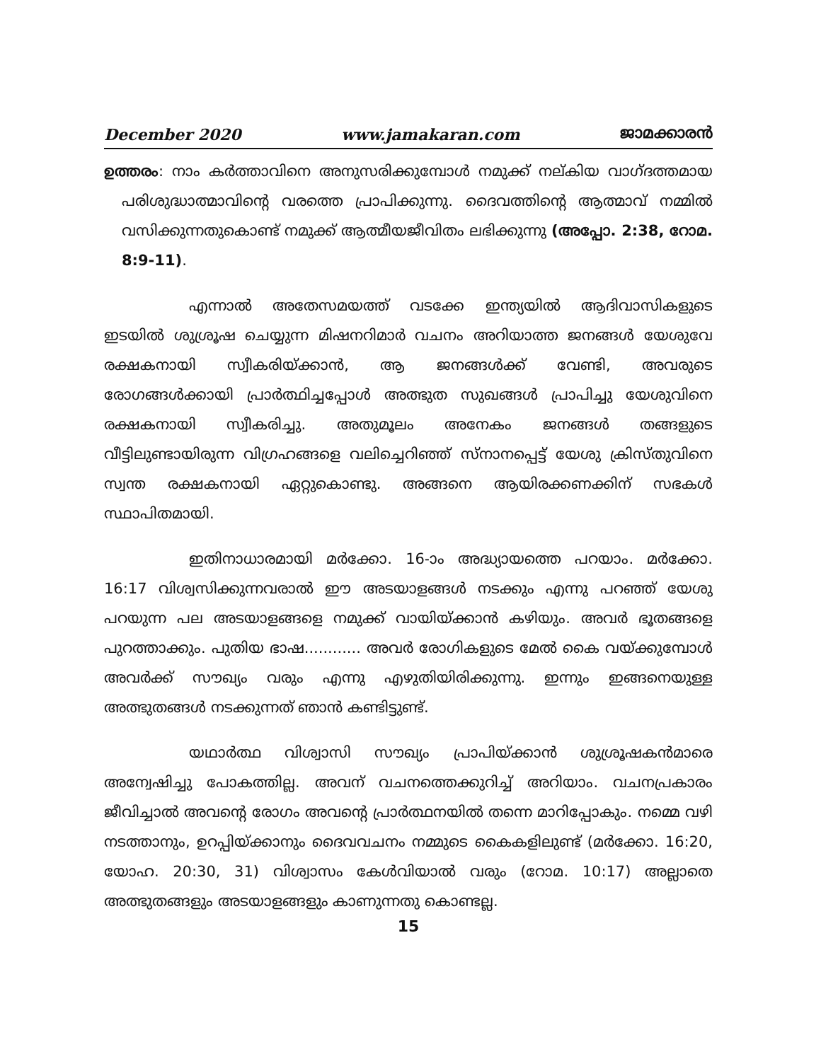December 2020 www.jamakaran.com ജാമക്കാരൻ
ഉത്തരം: നാം കർത്താവിനെ അനുസരിക്കുമ്പോൾ നമുക്ക് നല്കിയ വാഗ്ദത്തമായ പരിശുദ്ധാത്മാവിന്റെ വരത്തെ പ്രാപിക്കുന്നു. ദൈവത്തിന്റെ ആത്മാവ് നമ്മിൽ വസിക്കുന്നതുകൊണ്ട് നമുക്ക് ആത്മീയജീവിതം ലഭിക്കുന്നു (അപ്പോ. 2:38, റോമ. 8:9-11).
എന്നാൽ അതേസമയത്ത് വടക്കേ ഇന്ത്യയിൽ ആദിവാസികളുടെ ഇടയിൽ ശുശ്രൂഷ ചെയ്യുന്ന മിഷനറിമാർ വചനം അറിയാത്ത ജനങ്ങൾ യേശുവേ രക്ഷകനായി സ്വീകരിയ്ക്കാൻ, ആ ജനങ്ങൾക്ക് വേണ്ടി, അവരുടെ രോഗങ്ങൾക്കായി പ്രാർത്ഥിച്ചപ്പോൾ അത്ഭുത സുഖങ്ങൾ പ്രാപിച്ചു യേശുവിനെ രക്ഷകനായി സ്വീകരിച്ചു. അതുമൂലം അനേകം ജനങ്ങൾ തങ്ങളുടെ വീട്ടിലുണ്ടായിരുന്ന വിഗ്രഹങ്ങളെ വലിച്ചെറിഞ്ഞ് സ്നാനപ്പെട്ട് യേശു ക്രിസ്തുവിനെ സ്വന്ത രക്ഷകനായി ഏറ്റുകൊണ്ടു. അങ്ങനെ ആയിരക്കണക്കിന് സഭകൾ സ്ഥാപിതമായി.
ഇതിനാധാരമായി മർക്കോ. 16-ാം അദ്ധ്യായത്തെ പറയാം. മർക്കോ. 16:17 വിശ്വസിക്കുന്നവരാൽ ഈ അടയാളങ്ങൾ നടക്കും എന്നു പറഞ്ഞ് യേശു പറയുന്ന പല അടയാളങ്ങളെ നമുക്ക് വായിയ്ക്കാൻ കഴിയും. അവർ ഭൂതങ്ങളെ പുറത്താക്കും. പുതിയ ഭാഷ............ അവർ രോഗികളുടെ മേൽ കൈ വയ്ക്കുമ്പോൾ അവർക്ക് സൗഖ്യം വരും എന്നു എഴുതിയിരിക്കുന്നു. ഇന്നും ഇങ്ങനെയുള്ള അത്ഭുതങ്ങൾ നടക്കുന്നത് ഞാൻ കണ്ടിട്ടുണ്ട്.
യഥാർത്ഥ വിശ്വാസി സൗഖ്യം പ്രാപിയ്ക്കാൻ ശുശ്രൂഷകൻമാരെ അന്വേഷിച്ചു പോകത്തില്ല. അവന് വചനത്തെക്കുറിച്ച് അറിയാം. വചനപ്രകാരം ജീവിച്ചാൽ അവന്റെ രോഗം അവന്റെ പ്രാർത്ഥനയിൽ തന്നെ മാറിപ്പോകും. നമ്മെ വഴി നടത്താനും, ഉറപ്പിയ്ക്കാനും ദൈവവചനം നമ്മുടെ കൈകളിലുണ്ട് (മർക്കോ. 16:20, യോഹ. 20:30, 31) വിശ്വാസം കേൾവിയാൽ വരും (റോമ. 10:17) അല്ലാതെ അത്ഭുതങ്ങളും അടയാളങ്ങളും കാണുന്നതു കൊണ്ടല്ല.
15